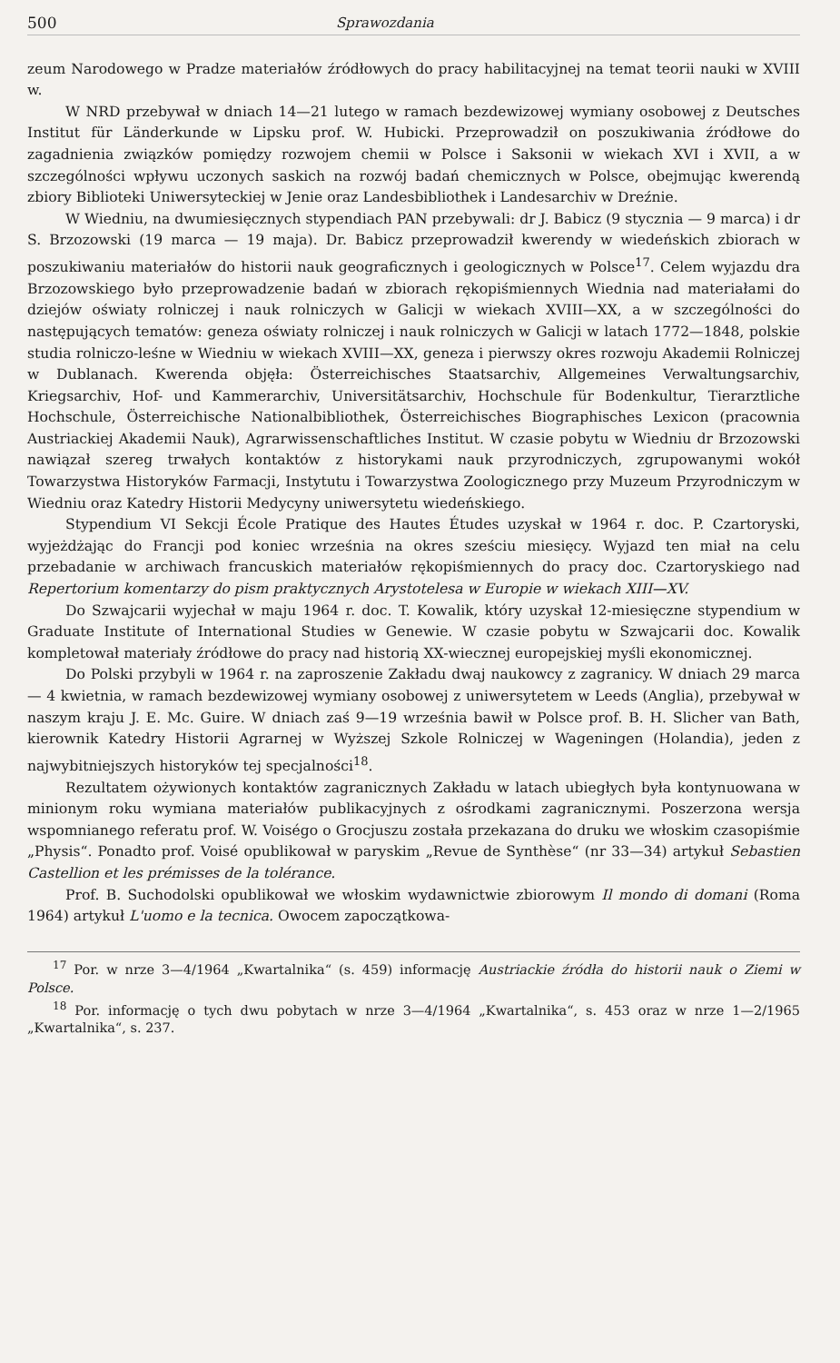500 Sprawozdania
zeum Narodowego w Pradze materiałów źródłowych do pracy habilitacyjnej na temat teorii nauki w XVIII w.
W NRD przebywał w dniach 14—21 lutego w ramach bezdewizowej wymiany osobowej z Deutsches Institut für Länderkunde w Lipsku prof. W. Hubicki. Przeprowadził on poszukiwania źródłowe do zagadnienia związków pomiędzy rozwojem chemii w Polsce i Saksonii w wiekach XVI i XVII, a w szczególności wpływu uczonych saskich na rozwój badań chemicznych w Polsce, obejmując kwerendą zbiory Biblioteki Uniwersyteckiej w Jenie oraz Landesbibliothek i Landesarchiv w Dreźnie.
W Wiedniu, na dwumiesięcznych stypendiach PAN przebywali: dr J. Babicz (9 stycznia — 9 marca) i dr S. Brzozowski (19 marca — 19 maja). Dr. Babicz przeprowadził kwerendy w wiedeńskich zbiorach w poszukiwaniu materiałów do historii nauk geograficznych i geologicznych w Polsce<sup>17</sup>. Celem wyjazdu dra Brzozowskiego było przeprowadzenie badań w zbiorach rękopiśmiennych Wiednia nad materiałami do dziejów oświaty rolniczej i nauk rolniczych w Galicji w wiekach XVIII—XX, a w szczególności do następujących tematów: geneza oświaty rolniczej i nauk rolniczych w Galicji w latach 1772—1848, polskie studia rolniczo-leśne w Wiedniu w wiekach XVIII—XX, geneza i pierwszy okres rozwoju Akademii Rolniczej w Dublanach. Kwerenda objęła: Österreichisches Staatsarchiv, Allgemeines Verwaltungsarchiv, Kriegsarchiv, Hof- und Kammerarchiv, Universitätsarchiv, Hochschule für Bodenkultur, Tierarztliche Hochschule, Österreichische Nationalbibliothek, Österreichisches Biographisches Lexicon (pracownia Austriackiej Akademii Nauk), Agrarwissenschaftliches Institut. W czasie pobytu w Wiedniu dr Brzozowski nawiązał szereg trwałych kontaktów z historykami nauk przyrodniczych, zgrupowanymi wokół Towarzystwa Historyków Farmacji, Instytutu i Towarzystwa Zoologicznego przy Muzeum Przyrodniczym w Wiedniu oraz Katedry Historii Medycyny uniwersytetu wiedeńskiego.
Stypendium VI Sekcji École Pratique des Hautes Études uzyskał w 1964 r. doc. P. Czartoryski, wyjeżdżając do Francji pod koniec września na okres sześciu miesięcy. Wyjazd ten miał na celu przebadanie w archiwach francuskich materiałów rękopiśmiennych do pracy doc. Czartoryskiego nad Repertorium komentarzy do pism praktycznych Arystotelesa w Europie w wiekach XIII—XV.
Do Szwajcarii wyjechał w maju 1964 r. doc. T. Kowalik, który uzyskał 12-miesięczne stypendium w Graduate Institute of International Studies w Genewie. W czasie pobytu w Szwajcarii doc. Kowalik kompletował materiały źródłowe do pracy nad historią XX-wiecznej europejskiej myśli ekonomicznej.
Do Polski przybyli w 1964 r. na zaproszenie Zakładu dwaj naukowcy z zagranicy. W dniach 29 marca — 4 kwietnia, w ramach bezdewizowej wymiany osobowej z uniwersytetem w Leeds (Anglia), przebywał w naszym kraju J. E. Mc. Guire. W dniach zaś 9—19 września bawił w Polsce prof. B. H. Slicher van Bath, kierownik Katedry Historii Agrarnej w Wyższej Szkole Rolniczej w Wageningen (Holandia), jeden z najwybitniejszych historyków tej specjalności<sup>18</sup>.
Rezultatem ożywionych kontaktów zagranicznych Zakładu w latach ubiegłych była kontynuowana w minionym roku wymiana materiałów publikacyjnych z ośrodkami zagranicznymi. Poszerzona wersja wspomnianego referatu prof. W. Voiségo o Grocjuszu została przekazana do druku we włoskim czasopiśmie „Physis“. Ponadto prof. Voisé opublikował w paryskim „Revue de Synthèse“ (nr 33—34) artykuł Sebastien Castellion et les prémisses de la tolérance.
Prof. B. Suchodolski opublikował we włoskim wydawnictwie zbiorowym Il mondo di domani (Roma 1964) artykuł L'uomo e la tecnica. Owocem zapoczątkowa-
<sup>17</sup> Por. w nrze 3—4/1964 „Kwartalnika“ (s. 459) informację Austriackie źródła do historii nauk o Ziemi w Polsce.
<sup>18</sup> Por. informację o tych dwu pobytach w nrze 3—4/1964 „Kwartalnika“, s. 453 oraz w nrze 1—2/1965 „Kwartalnika“, s. 237.